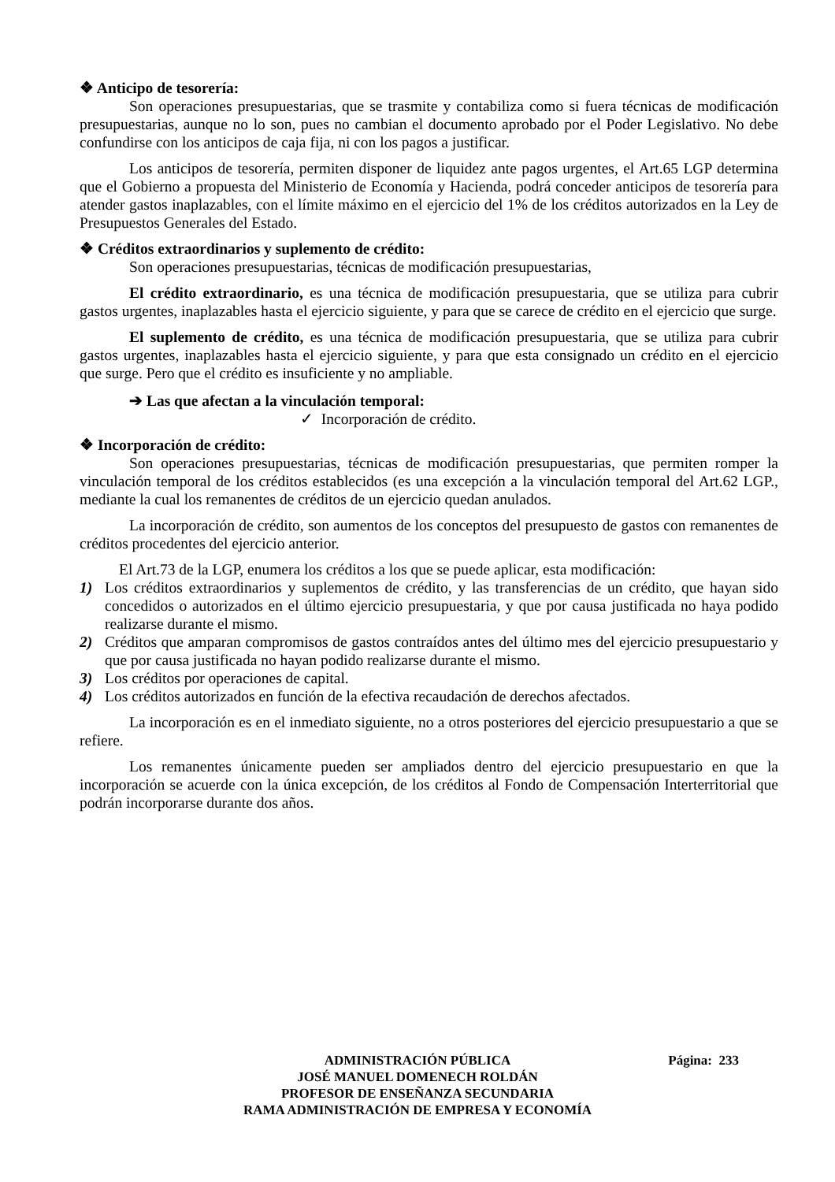❖ Anticipo de tesorería:
Son operaciones presupuestarias, que se trasmite y contabiliza como si fuera técnicas de modificación presupuestarias, aunque no lo son, pues no cambian el documento aprobado por el Poder Legislativo. No debe confundirse con los anticipos de caja fija, ni con los pagos a justificar.
Los anticipos de tesorería, permiten disponer de liquidez ante pagos urgentes, el Art.65 LGP determina que el Gobierno a propuesta del Ministerio de Economía y Hacienda, podrá conceder anticipos de tesorería para atender gastos inaplazables, con el límite máximo en el ejercicio del 1% de los créditos autorizados en la Ley de Presupuestos Generales del Estado.
❖ Créditos extraordinarios y suplemento de crédito:
Son operaciones presupuestarias, técnicas de modificación presupuestarias,
El crédito extraordinario, es una técnica de modificación presupuestaria, que se utiliza para cubrir gastos urgentes, inaplazables hasta el ejercicio siguiente, y para que se carece de crédito en el ejercicio que surge.
El suplemento de crédito, es una técnica de modificación presupuestaria, que se utiliza para cubrir gastos urgentes, inaplazables hasta el ejercicio siguiente, y para que esta consignado un crédito en el ejercicio que surge. Pero que el crédito es insuficiente y no ampliable.
➔ Las que afectan a la vinculación temporal:
✓ Incorporación de crédito.
❖ Incorporación de crédito:
Son operaciones presupuestarias, técnicas de modificación presupuestarias, que permiten romper la vinculación temporal de los créditos establecidos (es una excepción a la vinculación temporal del Art.62 LGP., mediante la cual los remanentes de créditos de un ejercicio quedan anulados.
La incorporación de crédito, son aumentos de los conceptos del presupuesto de gastos con remanentes de créditos procedentes del ejercicio anterior.
El Art.73 de la LGP, enumera los créditos a los que se puede aplicar, esta modificación:
1) Los créditos extraordinarios y suplementos de crédito, y las transferencias de un crédito, que hayan sido concedidos o autorizados en el último ejercicio presupuestaria, y que por causa justificada no haya podido realizarse durante el mismo.
2) Créditos que amparan compromisos de gastos contraídos antes del último mes del ejercicio presupuestario y que por causa justificada no hayan podido realizarse durante el mismo.
3) Los créditos por operaciones de capital.
4) Los créditos autorizados en función de la efectiva recaudación de derechos afectados.
La incorporación es en el inmediato siguiente, no a otros posteriores del ejercicio presupuestario a que se refiere.
Los remanentes únicamente pueden ser ampliados dentro del ejercicio presupuestario en que la incorporación se acuerde con la única excepción, de los créditos al Fondo de Compensación Interterritorial que podrán incorporarse durante dos años.
ADMINISTRACIÓN PÚBLICA Página: 233
JOSÉ MANUEL DOMENECH ROLDÁN
PROFESOR DE ENSEÑANZA SECUNDARIA
RAMA ADMINISTRACIÓN DE EMPRESA Y ECONOMÍA